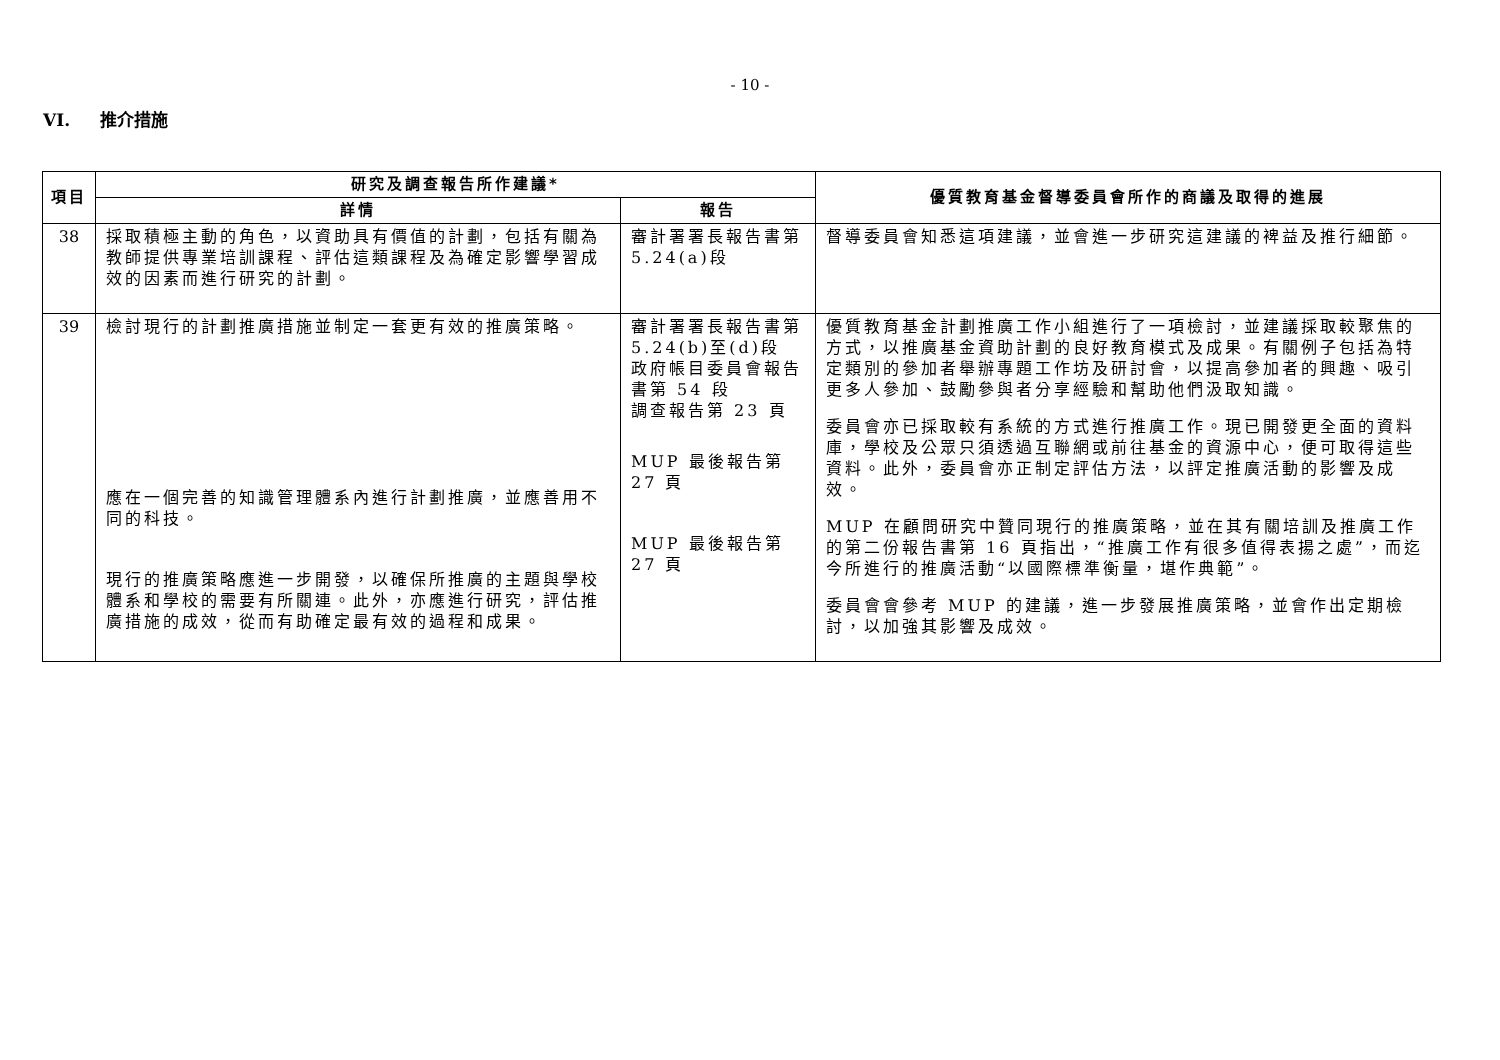- 10 -
VI. 推介措施
| 項目 | 研究及調查報告所作建議* | | 優質教育基金督導委員會所作的商議及取得的進展 |
| --- | --- | --- | --- |
| | 詳情 | 報告 | |
| 38 | 採取積極主動的角色，以資助具有價值的計劃，包括有關為教師提供專業培訓課程、評估這類課程及為確定影響學習成效的因素而進行研究的計劃。 | 審計署署長報告書第 5.24(a)段 | 督導委員會知悉這項建議，並會進一步研究這建議的裨益及推行細節。 |
| 39 | 檢討現行的計劃推廣措施並制定一套更有效的推廣策略。 應在一個完善的知識管理體系內進行計劃推廣，並應善用不同的科技。 現行的推廣策略應進一步開發，以確保所推廣的主題與學校體系和學校的需要有所關連。此外，亦應進行研究，評估推廣措施的成效，從而有助確定最有效的過程和成果。 | 審計署署長報告書第 5.24(b)至(d)段 政府帳目委員會報告書第 54 段 調查報告第 23 頁 MUP 最後報告第 27 頁 MUP 最後報告第 27 頁 | 優質教育基金計劃推廣工作小組進行了一項檢討，並建議採取較聚焦的方式，以推廣基金資助計劃的良好教育模式及成果。有關例子包括為特定類別的參加者舉辦專題工作坊及研討會，以提高參加者的興趣、吸引更多人參加、鼓勵參與者分享經驗和幫助他們汲取知識。 委員會亦已採取較有系統的方式進行推廣工作。現已開發更全面的資料庫，學校及公眾只須透過互聯網或前往基金的資源中心，便可取得這些資料。此外，委員會亦正制定評估方法，以評定推廣活動的影響及成效。 MUP 在顧問研究中贊同現行的推廣策略，並在其有關培訓及推廣工作的第二份報告書第 16 頁指出，“推廣工作有很多值得表揚之處”，而迄今所進行的推廣活動“以國際標準衡量，堪作典範”。 委員會會參考 MUP 的建議，進一步發展推廣策略，並會作出定期檢討，以加強其影響及成效。 |